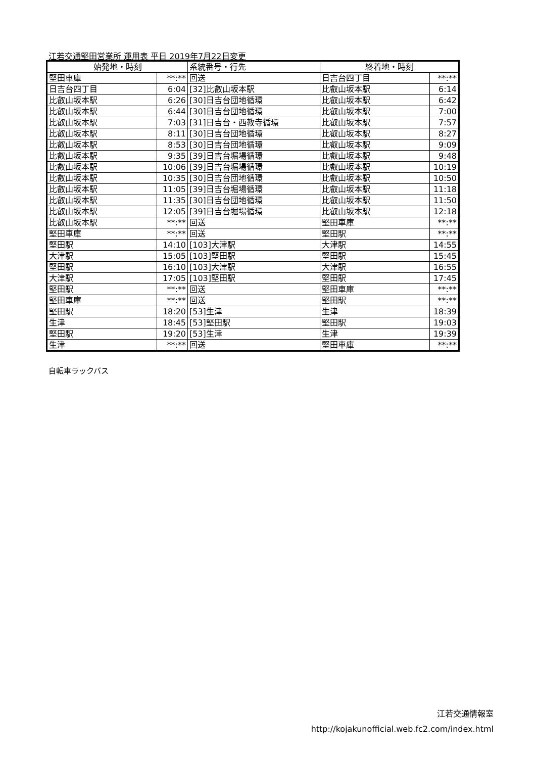江若交通堅田営業所 運用表 平日 2019年7月22日変更
| 始発地・時刻 | | 系統番号・行先 | 終着地・時刻 | |
| --- | --- | --- | --- | --- |
| 堅田車庫 | **:** | 回送 | 日吉台四丁目 | **:** |
| 日吉台四丁目 | 6:04 | [32]比叡山坂本駅 | 比叡山坂本駅 | 6:14 |
| 比叡山坂本駅 | 6:26 | [30]日吉台団地循環 | 比叡山坂本駅 | 6:42 |
| 比叡山坂本駅 | 6:44 | [30]日吉台団地循環 | 比叡山坂本駅 | 7:00 |
| 比叡山坂本駅 | 7:03 | [31]日吉台・西教寺循環 | 比叡山坂本駅 | 7:57 |
| 比叡山坂本駅 | 8:11 | [30]日吉台団地循環 | 比叡山坂本駅 | 8:27 |
| 比叡山坂本駅 | 8:53 | [30]日吉台団地循環 | 比叡山坂本駅 | 9:09 |
| 比叡山坂本駅 | 9:35 | [39]日吉台堀場循環 | 比叡山坂本駅 | 9:48 |
| 比叡山坂本駅 | 10:06 | [39]日吉台堀場循環 | 比叡山坂本駅 | 10:19 |
| 比叡山坂本駅 | 10:35 | [30]日吉台団地循環 | 比叡山坂本駅 | 10:50 |
| 比叡山坂本駅 | 11:05 | [39]日吉台堀場循環 | 比叡山坂本駅 | 11:18 |
| 比叡山坂本駅 | 11:35 | [30]日吉台団地循環 | 比叡山坂本駅 | 11:50 |
| 比叡山坂本駅 | 12:05 | [39]日吉台堀場循環 | 比叡山坂本駅 | 12:18 |
| 比叡山坂本駅 | **:** | 回送 | 堅田車庫 | **:** |
| 堅田車庫 | **:** | 回送 | 堅田駅 | **:** |
| 堅田駅 | 14:10 | [103]大津駅 | 大津駅 | 14:55 |
| 大津駅 | 15:05 | [103]堅田駅 | 堅田駅 | 15:45 |
| 堅田駅 | 16:10 | [103]大津駅 | 大津駅 | 16:55 |
| 大津駅 | 17:05 | [103]堅田駅 | 堅田駅 | 17:45 |
| 堅田駅 | **:** | 回送 | 堅田車庫 | **:** |
| 堅田車庫 | **:** | 回送 | 堅田駅 | **:** |
| 堅田駅 | 18:20 | [53]生津 | 生津 | 18:39 |
| 生津 | 18:45 | [53]堅田駅 | 堅田駅 | 19:03 |
| 堅田駅 | 19:20 | [53]生津 | 生津 | 19:39 |
| 生津 | **:** | 回送 | 堅田車庫 | **:** |
自転車ラックバス
江若交通情報室
http://kojakunofficial.web.fc2.com/index.html